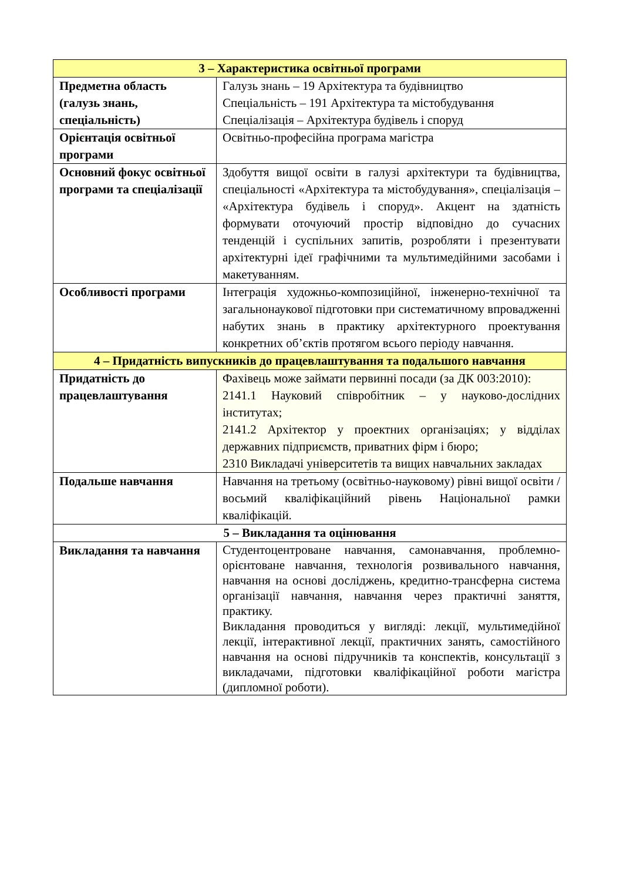| 3 – Характеристика освітньої програми | |
| --- | --- |
| Предметна область (галузь знань, спеціальність) | Галузь знань – 19 Архітектура та будівництво Спеціальність – 191 Архітектура та містобудування Спеціалізація – Архітектура будівель і споруд |
| Орієнтація освітньої програми | Освітньо-професійна програма магістра |
| Основний фокус освітньої програми та спеціалізації | Здобуття вищої освіти в галузі архітектури та будівництва, спеціальності «Архітектура та містобудування», спеціалізація – «Архітектура будівель і споруд». Акцент на здатність формувати оточуючий простір відповідно до сучасних тенденцій і суспільних запитів, розробляти і презентувати архітектурні ідеї графічними та мультимедійними засобами і макетуванням. |
| Особливості програми | Інтеграція художньо-композиційної, інженерно-технічної та загальнонаукової підготовки при систематичному впровадженні набутих знань в практику архітектурного проектування конкретних об’єктів протягом всього періоду навчання. |
| 4 – Придатність випускників до працевлаштування та подальшого навчання | |
| Придатність до працевлаштування | Фахівець може займати первинні посади (за ДК 003:2010): 2141.1 Науковий співробітник – у науково-дослідних інститутах; 2141.2 Архітектор у проектних організаціях; у відділах державних підприємств, приватних фірм і бюро; 2310 Викладачі університетів та вищих навчальних закладах |
| Подальше навчання | Навчання на третьому (освітньо-науковому) рівні вищої освіти / восьмий кваліфікаційний рівень Національної рамки кваліфікацій. |
| 5 – Викладання та оцінювання | |
| Викладання та навчання | Студентоцентроване навчання, самонавчання, проблемно-орієнтоване навчання, технологія розвивального навчання, навчання на основі досліджень, кредитно-трансферна система організації навчання, навчання через практичні заняття, практику. Викладання проводиться у вигляді: лекції, мультимедійної лекції, інтерактивної лекції, практичних занять, самостійного навчання на основі підручників та конспектів, консультації з викладачами, підготовки кваліфікаційної роботи магістра (дипломної роботи). |